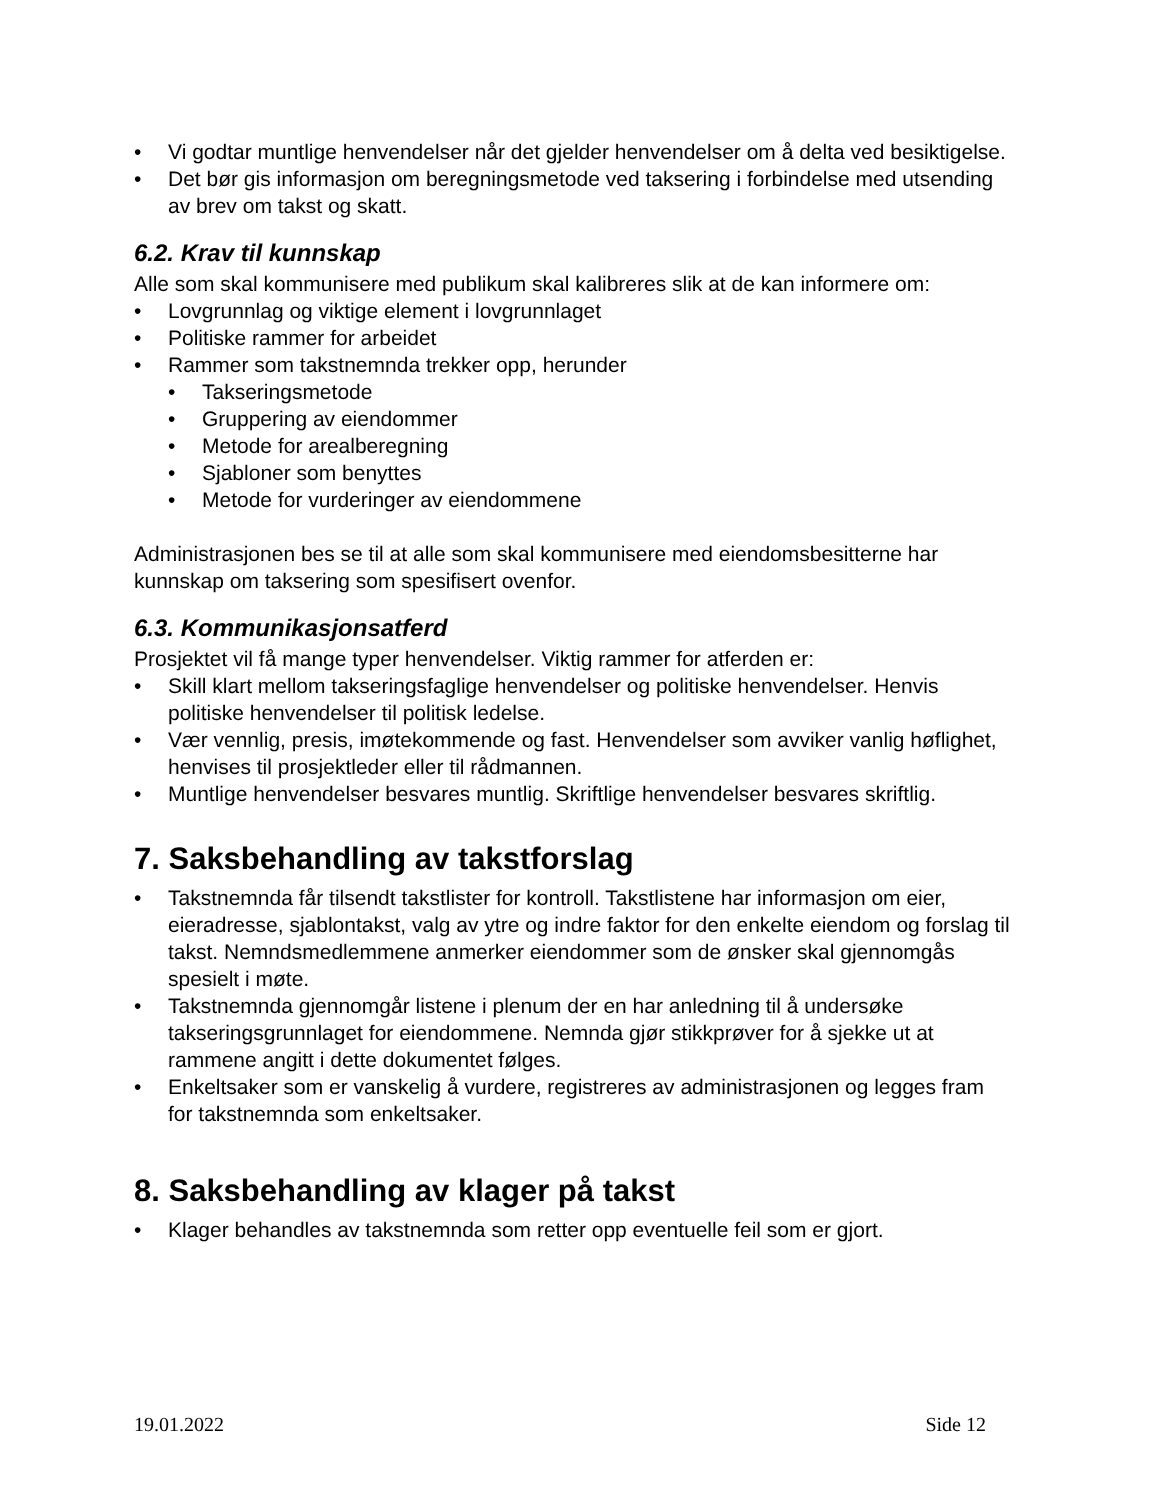• Vi godtar muntlige henvendelser når det gjelder henvendelser om å delta ved besiktigelse.
• Det bør gis informasjon om beregningsmetode ved taksering i forbindelse med utsending av brev om takst og skatt.
6.2. Krav til kunnskap
Alle som skal kommunisere med publikum skal kalibreres slik at de kan informere om:
• Lovgrunnlag og viktige element i lovgrunnlaget
• Politiske rammer for arbeidet
• Rammer som takstnemnda trekker opp, herunder
• Takseringsmetode
• Gruppering av eiendommer
• Metode for arealberegning
• Sjabloner som benyttes
• Metode for vurderinger av eiendommene
Administrasjonen bes se til at alle som skal kommunisere med eiendomsbesitterne har kunnskap om taksering som spesifisert ovenfor.
6.3. Kommunikasjonsatferd
Prosjektet vil få mange typer henvendelser. Viktig rammer for atferden er:
• Skill klart mellom takseringsfaglige henvendelser og politiske henvendelser. Henvis politiske henvendelser til politisk ledelse.
• Vær vennlig, presis, imøtekommende og fast. Henvendelser som avviker vanlig høflighet, henvises til prosjektleder eller til rådmannen.
• Muntlige henvendelser besvares muntlig. Skriftlige henvendelser besvares skriftlig.
7. Saksbehandling av takstforslag
• Takstnemnda får tilsendt takstlister for kontroll. Takstlistene har informasjon om eier, eieradresse, sjablontakst, valg av ytre og indre faktor for den enkelte eiendom og forslag til takst. Nemndsmedlemmene anmerker eiendommer som de ønsker skal gjennomgås spesielt i møte.
• Takstnemnda gjennomgår listene i plenum der en har anledning til å undersøke takseringsgrunnlaget for eiendommene. Nemnda gjør stikkprøver for å sjekke ut at rammene angitt i dette dokumentet følges.
• Enkeltsaker som er vanskelig å vurdere, registreres av administrasjonen og legges fram for takstnemnda som enkeltsaker.
8. Saksbehandling av klager på takst
• Klager behandles av takstnemnda som retter opp eventuelle feil som er gjort.
19.01.2022 Side 12